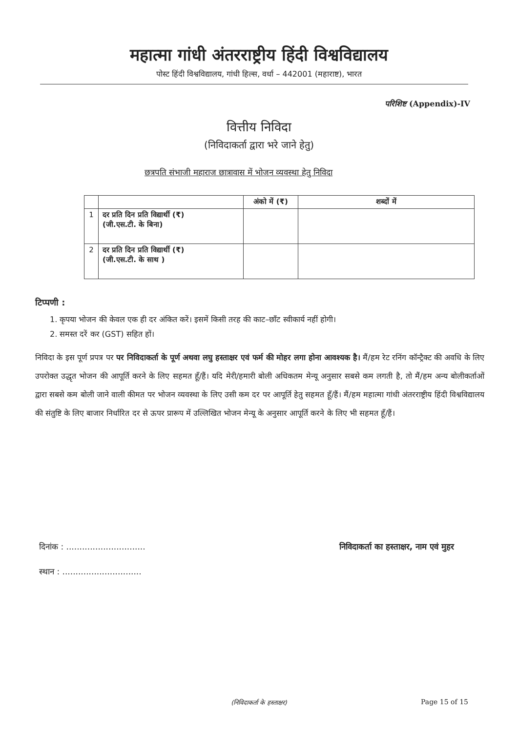महात्मा गांधी अंतरराष्ट्रीय हिंदी विश्वविद्यालय
पोस्ट हिंदी विश्वविद्यालय, गांधी हिल्स, वर्धा – 442001 (महाराष्ट), भारत
परिशिष्ट (Appendix)-IV
वित्तीय निविदा
(निविदाकर्ता द्वारा भरे जाने हेतु)
छत्रपति संभाजी महाराज छात्रावास में भोजन व्यवस्था हेतु निविदा
| | | अंको में (₹) | शब्दों में |
| --- | --- | --- | --- |
| 1 | दर प्रति दिन प्रति विद्यार्थी (₹) (जी.एस.टी. के बिना) | | |
| 2 | दर प्रति दिन प्रति विद्यार्थी (₹) (जी.एस.टी. के साथ ) | | |
टिप्पणी :
1. कृपया भोजन की केवल एक ही दर अंकित करें। इसमें किसी तरह की काट–छाँट स्वीकार्य नहीं होगी।
2. समस्त दरें कर (GST) सहित हों।
निविदा के इस पूर्ण प्रपत्र पर पर निविदाकर्ता के पूर्ण अथवा लघु हस्ताक्षर एवं फर्म की मोहर लगा होना आवश्यक है। मैं/हम रेट रनिंग कॉन्ट्रैक्ट की अवधि के लिए उपरोक्त उद्धृत भोजन की आपूर्ति करने के लिए सहमत हूँ/हैं। यदि मेरी/हमारी बोली अधिकतम मेन्यू अनुसार सबसे कम लगती है, तो मैं/हम अन्य बोलीकर्ताओं द्वारा सबसे कम बोली जाने वाली कीमत पर भोजन व्यवस्था के लिए उसी कम दर पर आपूर्ति हेतु सहमत हूँ/हैं। मैं/हम महात्मा गांधी अंतरराष्ट्रीय हिंदी विश्वविद्यालय की संतुष्टि के लिए बाजार निर्धारित दर से ऊपर प्रारूप में उल्लिखित भोजन मेन्यू के अनुसार आपूर्ति करने के लिए भी सहमत हूँ/हैं।
दिनांक : .............................. निविदाकर्ता का हस्ताक्षर, नाम एवं मुहर
स्थान : ..............................
(निविदाकर्ता के हस्ताक्षर) Page 15 of 15